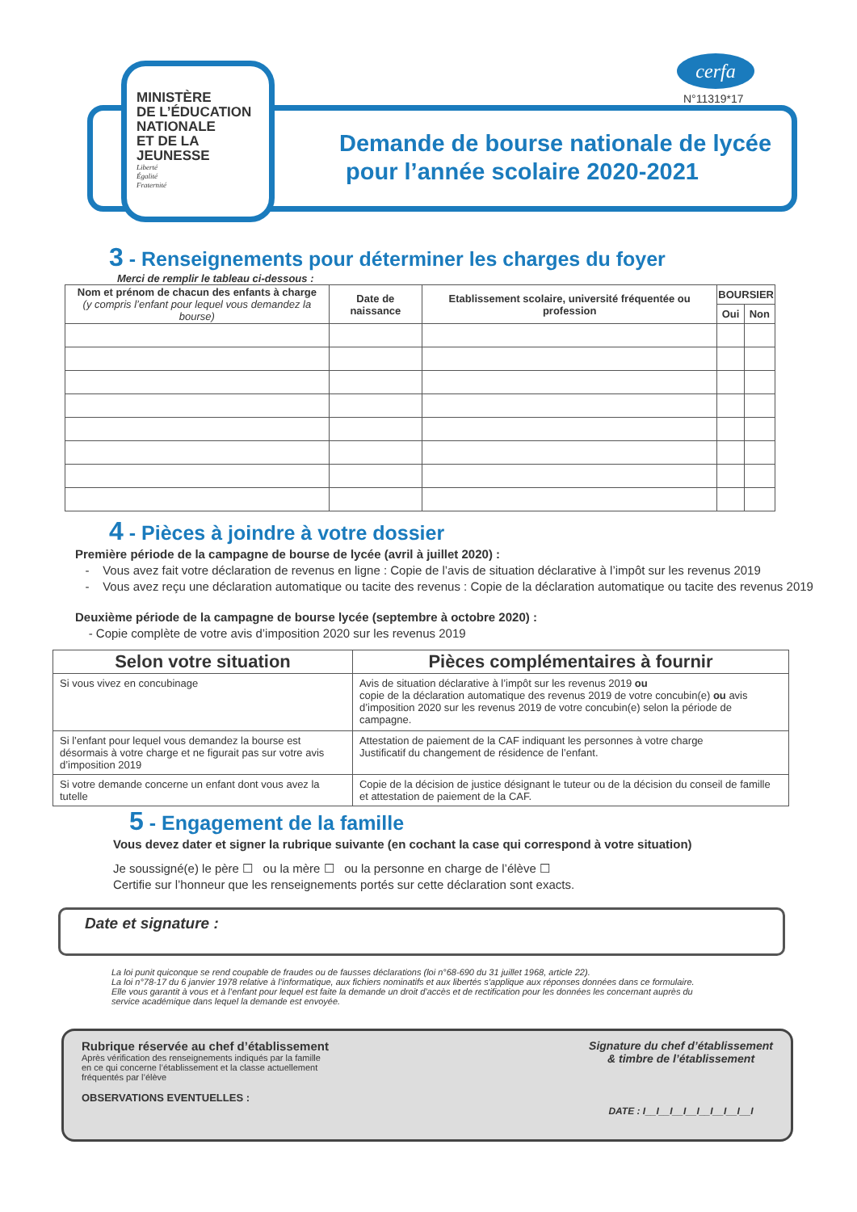MINISTÈRE
DE L’ÉDUCATION
NATIONALE
ET DE LA JEUNESSE
Liberté
Égalité
Fraternité
cerfa
N°11319*17
Demande de bourse nationale de lycée
pour l’année scolaire 2020-2021
3 - Renseignements pour déterminer les charges du foyer
Merci de remplir le tableau ci-dessous :
| Nom et prénom de chacun des enfants à charge (y compris l’enfant pour lequel vous demandez la bourse) | Date de naissance | Etablissement scolaire, université fréquentée ou profession | BOURSIER | |
| --- | --- | --- | --- | --- |
| | | | Oui | Non |
4 - Pièces à joindre à votre dossier
Première période de la campagne de bourse de lycée (avril à juillet 2020) :
- Vous avez fait votre déclaration de revenus en ligne : Copie de l’avis de situation déclarative à l’impôt sur les revenus 2019
- Vous avez reçu une déclaration automatique ou tacite des revenus : Copie de la déclaration automatique ou tacite des revenus 2019
Deuxième période de la campagne de bourse lycée (septembre à octobre 2020) :
- Copie complète de votre avis d’imposition 2020 sur les revenus 2019
| Selon votre situation | Pièces complémentaires à fournir |
| --- | --- |
| Si vous vivez en concubinage | Avis de situation déclarative à l’impôt sur les revenus 2019 ou copie de la déclaration automatique des revenus 2019 de votre concubin(e) ou avis d’imposition 2020 sur les revenus 2019 de votre concubin(e) selon la période de campagne. |
| Si l’enfant pour lequel vous demandez la bourse est désormais à votre charge et ne figurait pas sur votre avis d’imposition 2019 | Attestation de paiement de la CAF indiquant les personnes à votre charge Justificatif du changement de résidence de l’enfant. |
| Si votre demande concerne un enfant dont vous avez la tutelle | Copie de la décision de justice désignant le tuteur ou de la décision du conseil de famille et attestation de paiement de la CAF. |
5 - Engagement de la famille
Vous devez dater et signer la rubrique suivante (en cochant la case qui correspond à votre situation)
Je soussigné(e) le père ☐ ou la mère ☐ ou la personne en charge de l’élève ☐
Certifie sur l’honneur que les renseignements portés sur cette déclaration sont exacts.
Date et signature :
La loi punit quiconque se rend coupable de fraudes ou de fausses déclarations (loi n°68-690 du 31 juillet 1968, article 22).
La loi n°78-17 du 6 janvier 1978 relative à l’informatique, aux fichiers nominatifs et aux libertés s’applique aux réponses données dans ce formulaire. Elle vous garantit à vous et à l’enfant pour lequel est faite la demande un droit d’accès et de rectification pour les données les concernant auprès du service académique dans lequel la demande est envoyée.
Rubrique réservée au chef d’établissement
Après vérification des renseignements indiqués par la famille
en ce qui concerne l’établissement et la classe actuellement
fréquentés par l’élève
OBSERVATIONS EVENTUELLES :
Signature du chef d’établissement
& timbre de l’établissement
DATE : I__I__I__I__I__I__I__I__I